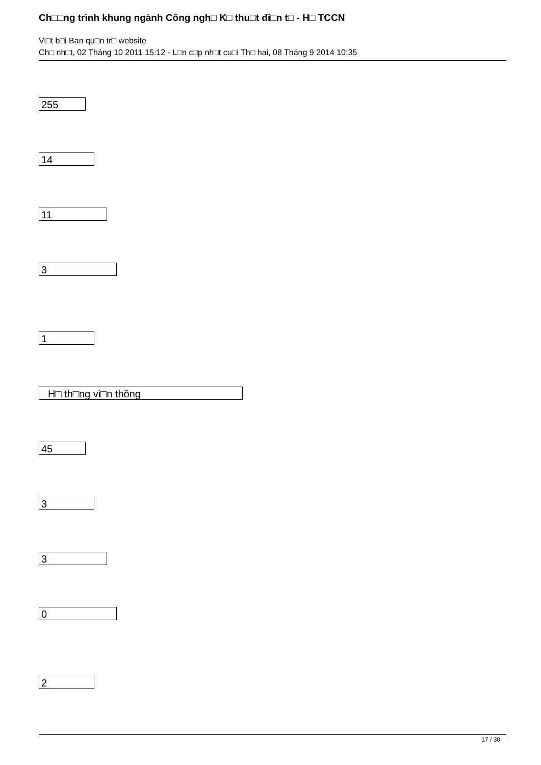Ch□□ng trình khung ngành Công ngh□ K□ thu□t đi□n t□ - H□ TCCN
Vi□t b□i Ban qu□n tr□ website
Ch□ nh□t, 02 Tháng 10 2011 15:12 - L□n c□p nh□t cu□i Th□ hai, 08 Tháng 9 2014 10:35
255
14
11
3
1
H□ th□ng vi□n thông
45
3
3
0
2
17 / 30